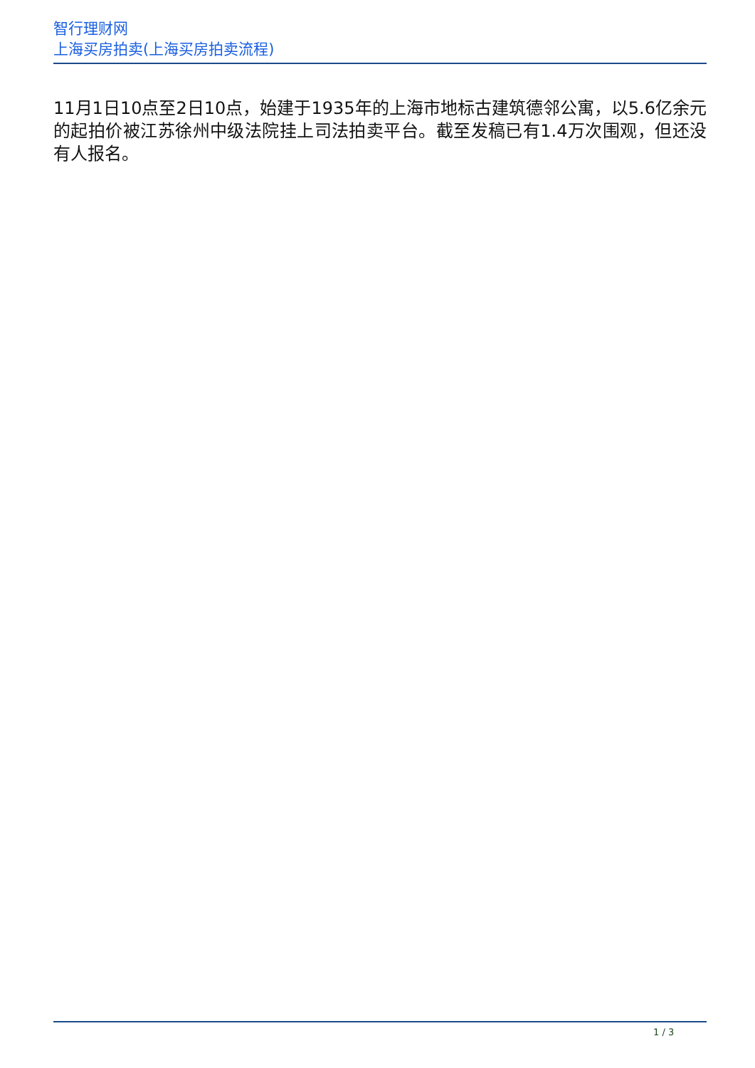智行理财网
上海买房拍卖(上海买房拍卖流程)
11月1日10点至2日10点，始建于1935年的上海市地标古建筑德邻公寓，以5.6亿余元的起拍价被江苏徐州中级法院挂上司法拍卖平台。截至发稿已有1.4万次围观，但还没有人报名。
1 / 3